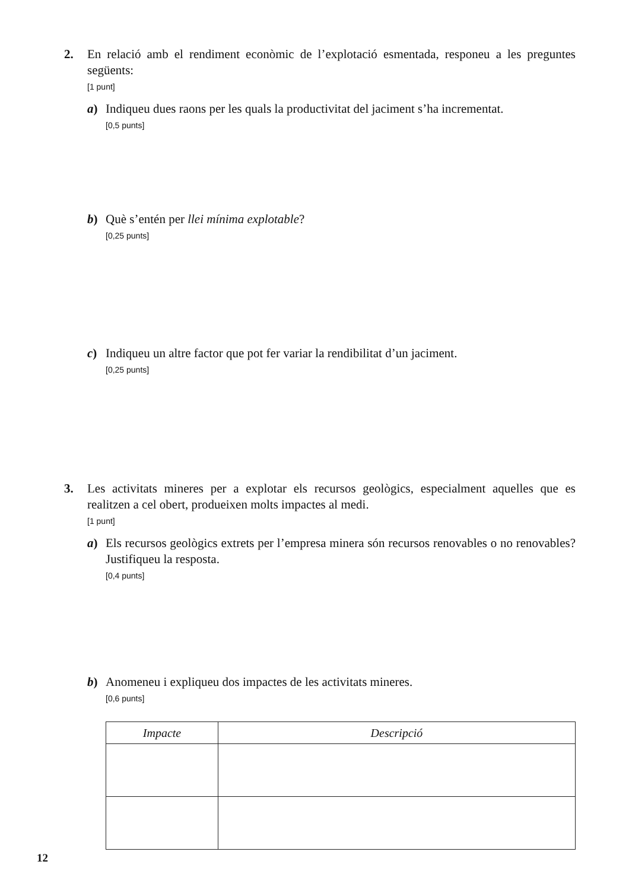2.
En relació amb el rendiment econòmic de l’explotació esmentada, responeu a les preguntes següents:
[1 punt]
a)
Indiqueu dues raons per les quals la productivitat del jaciment s’ha incrementat.
[0,5 punts]
b)
Què s’entén per llei mínima explotable?
[0,25 punts]
c)
Indiqueu un altre factor que pot fer variar la rendibilitat d’un jaciment.
[0,25 punts]
3.
Les activitats mineres per a explotar els recursos geològics, especialment aquelles que es realitzen a cel obert, produeixen molts impactes al medi.
[1 punt]
a)
Els recursos geològics extrets per l’empresa minera són recursos renovables o no renovables? Justifiqueu la resposta.
[0,4 punts]
b)
Anomeneu i expliqueu dos impactes de les activitats mineres.
[0,6 punts]
| Impacte | Descripció |
| --- | --- |
12